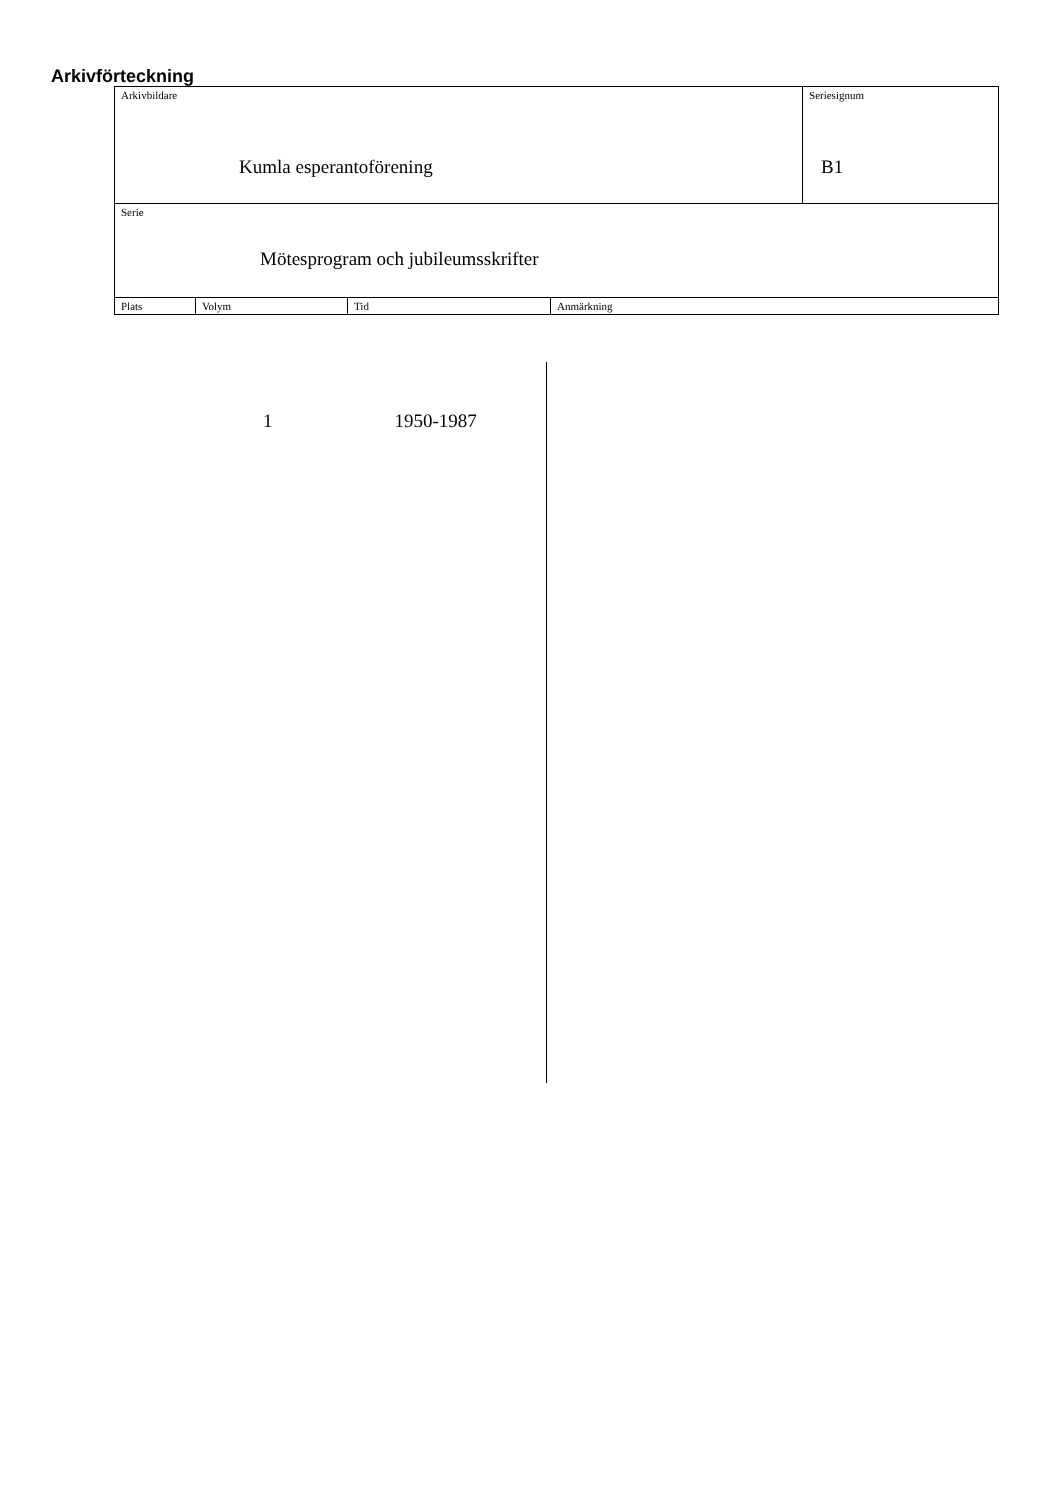Arkivförteckning
| Arkivbildare Kumla esperantoförening | | | | Seriesignum B1 |
| Serie Mötesprogram och jubileumsskrifter | | | | |
| Plats | Volym | Tid | Anmärkning | |
1 1950-1987